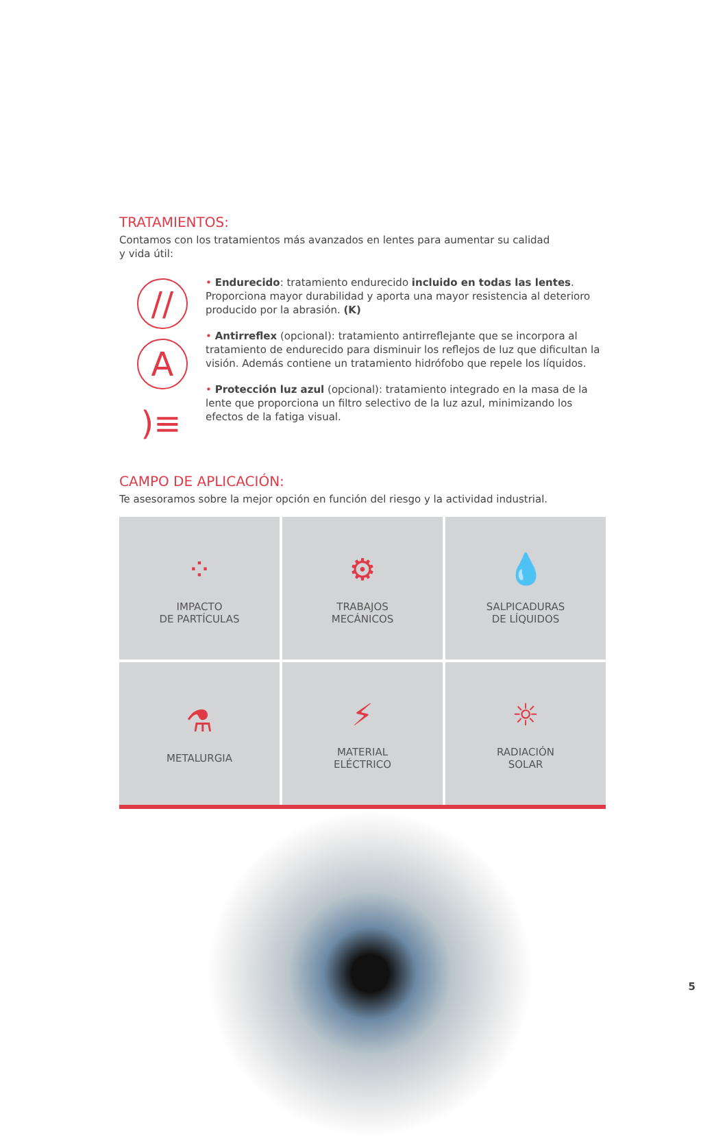TRATAMIENTOS:
Contamos con los tratamientos más avanzados en lentes para aumentar su calidad
y vida útil:
//
A
)≡
• Endurecido: tratamiento endurecido incluido en todas las lentes. Proporciona mayor durabilidad y aporta una mayor resistencia al deterioro producido por la abrasión. (K)
• Antirreflex (opcional): tratamiento antirreflejante que se incorpora al tratamiento de endurecido para disminuir los reflejos de luz que dificultan la visión. Además contiene un tratamiento hidrófobo que repele los líquidos.
• Protección luz azul (opcional): tratamiento integrado en la masa de la lente que proporciona un filtro selectivo de la luz azul, minimizando los efectos de la fatiga visual.
CAMPO DE APLICACIÓN:
Te asesoramos sobre la mejor opción en función del riesgo y la actividad industrial.
⁘
IMPACTO
DE PARTÍCULAS
⚙
TRABAJOS
MECÁNICOS
💧
SALPICADURAS
DE LÍQUIDOS
⚗
METALURGIA
⚡
MATERIAL
ELÉCTRICO
☼
RADIACIÓN
SOLAR
5